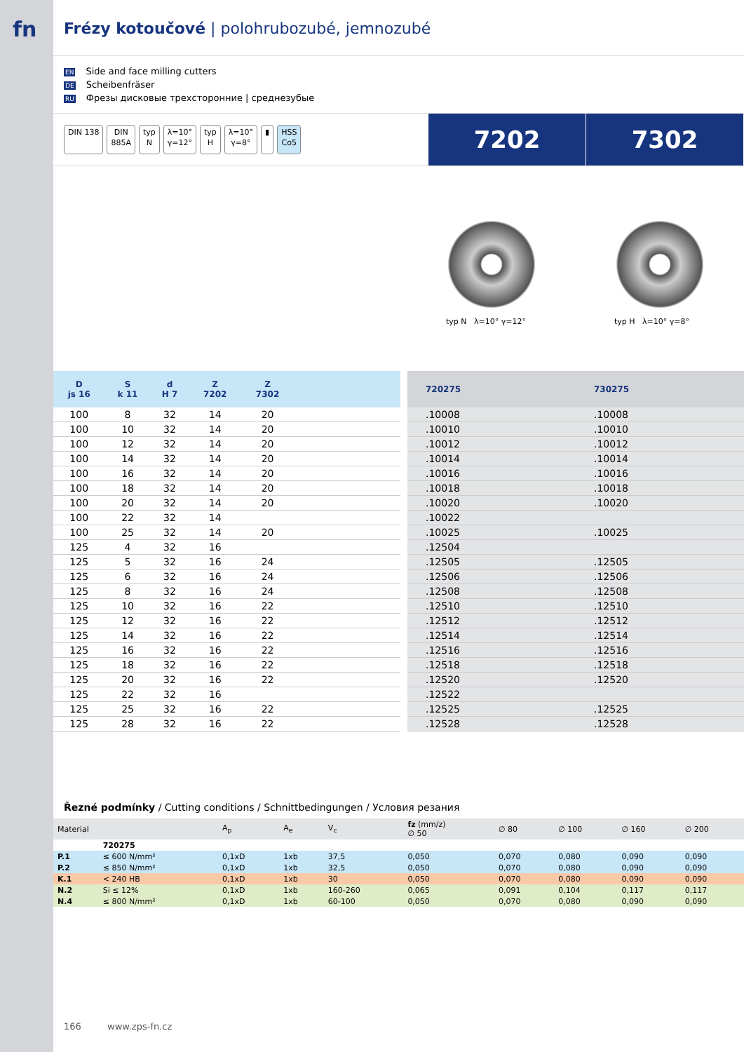fn
Frézy kotoučové | polohrubozubé, jemnozubé
EN Side and face milling cutters
DE Scheibenfräser
RU Фрезы дисковые трехсторонние | среднезубые
DIN 138 DIN
885A typ
N λ=10°
γ=12° typ
H λ=10°
γ=8° ▮ HSS
Co5
7202 7302
typ N λ=10° γ=12° typ H λ=10° γ=8°
| D js 16 | S k 11 | d H 7 | Z 7202 | Z 7302 | |
| --- | --- | --- | --- | --- | --- |
| 100 | 8 | 32 | 14 | 20 | |
| 100 | 10 | 32 | 14 | 20 | |
| 100 | 12 | 32 | 14 | 20 | |
| 100 | 14 | 32 | 14 | 20 | |
| 100 | 16 | 32 | 14 | 20 | |
| 100 | 18 | 32 | 14 | 20 | |
| 100 | 20 | 32 | 14 | 20 | |
| 100 | 22 | 32 | 14 | | |
| 100 | 25 | 32 | 14 | 20 | |
| 125 | 4 | 32 | 16 | | |
| 125 | 5 | 32 | 16 | 24 | |
| 125 | 6 | 32 | 16 | 24 | |
| 125 | 8 | 32 | 16 | 24 | |
| 125 | 10 | 32 | 16 | 22 | |
| 125 | 12 | 32 | 16 | 22 | |
| 125 | 14 | 32 | 16 | 22 | |
| 125 | 16 | 32 | 16 | 22 | |
| 125 | 18 | 32 | 16 | 22 | |
| 125 | 20 | 32 | 16 | 22 | |
| 125 | 22 | 32 | 16 | | |
| 125 | 25 | 32 | 16 | 22 | |
| 125 | 28 | 32 | 16 | 22 | |
| 720275 | 730275 |
| --- | --- |
| .10008 | .10008 |
| .10010 | .10010 |
| .10012 | .10012 |
| .10014 | .10014 |
| .10016 | .10016 |
| .10018 | .10018 |
| .10020 | .10020 |
| .10022 | |
| .10025 | .10025 |
| .12504 | |
| .12505 | .12505 |
| .12506 | .12506 |
| .12508 | .12508 |
| .12510 | .12510 |
| .12512 | .12512 |
| .12514 | .12514 |
| .12516 | .12516 |
| .12518 | .12518 |
| .12520 | .12520 |
| .12522 | |
| .12525 | .12525 |
| .12528 | .12528 |
Řezné podmínky / Cutting conditions / Schnittbedingungen / Условия резания
| Material | | A<sub>p</sub> | A<sub>e</sub> | V<sub>c</sub> | fz (mm/z) ∅ 50 | ∅ 80 | ∅ 100 | ∅ 160 | ∅ 200 |
| --- | --- | --- | --- | --- | --- | --- | --- | --- | --- |
| | 720275 | | | | | | | | |
| P.1 | ≤ 600 N/mm² | 0,1xD | 1xb | 37,5 | 0,050 | 0,070 | 0,080 | 0,090 | 0,090 |
| P.2 | ≤ 850 N/mm² | 0,1xD | 1xb | 32,5 | 0,050 | 0,070 | 0,080 | 0,090 | 0,090 |
| K.1 | < 240 HB | 0,1xD | 1xb | 30 | 0,050 | 0,070 | 0,080 | 0,090 | 0,090 |
| N.2 | Si ≤ 12% | 0,1xD | 1xb | 160-260 | 0,065 | 0,091 | 0,104 | 0,117 | 0,117 |
| N.4 | ≤ 800 N/mm² | 0,1xD | 1xb | 60-100 | 0,050 | 0,070 | 0,080 | 0,090 | 0,090 |
166 www.zps-fn.cz